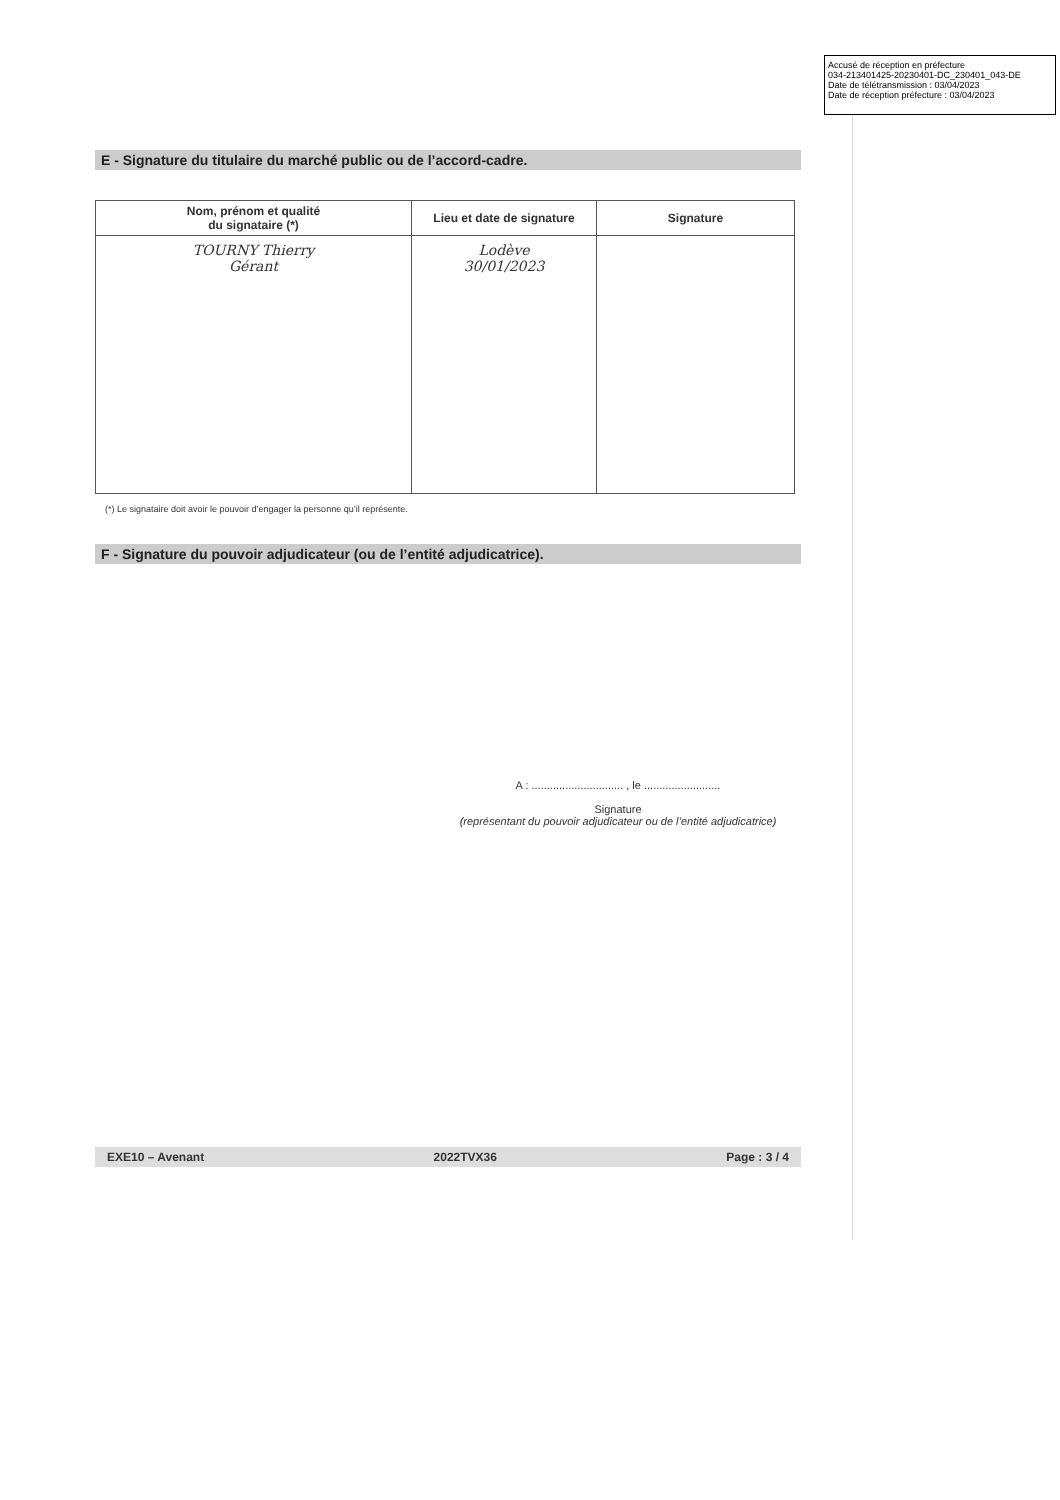Accusé de réception en préfecture
034-213401425-20230401-DC_230401_043-DE
Date de télétransmission : 03/04/2023
Date de réception préfecture : 03/04/2023
E - Signature du titulaire du marché public ou de l’accord-cadre.
| Nom, prénom et qualité du signataire (*) | Lieu et date de signature | Signature |
| --- | --- | --- |
| TOURNY Thierry Gérant | Lodève 30/01/2023 | |
(*) Le signataire doit avoir le pouvoir d’engager la personne qu’il représente.
F - Signature du pouvoir adjudicateur (ou de l’entité adjudicatrice).
A : .............................. , le .........................
Signature
(représentant du pouvoir adjudicateur ou de l’entité adjudicatrice)
EXE10 – Avenant 2022TVX36 Page : 3 / 4